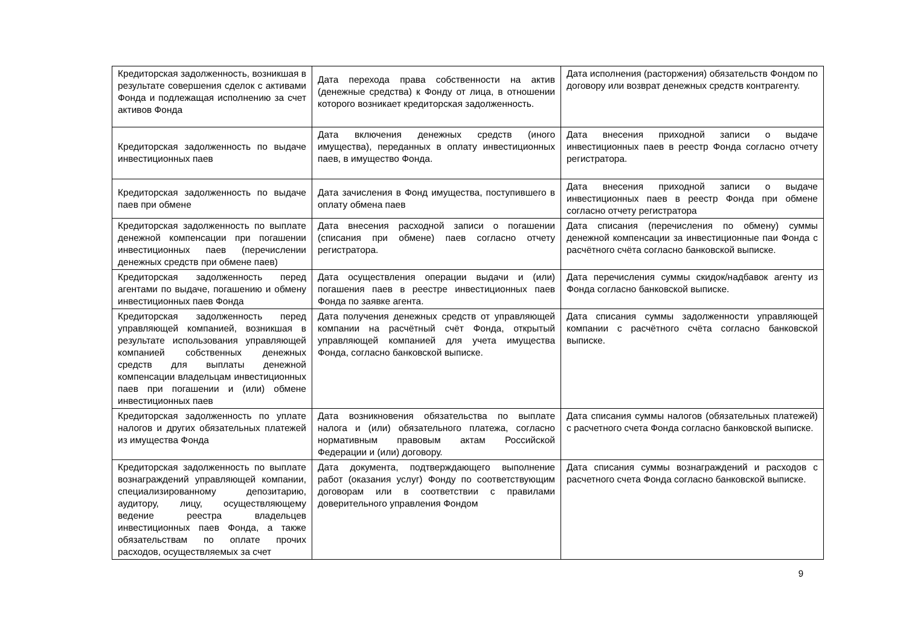| Кредиторская задолженность, возникшая в результате совершения сделок с активами Фонда и подлежащая исполнению за счет активов Фонда | Дата перехода права собственности на актив (денежные средства) к Фонду от лица, в отношении которого возникает кредиторская задолженность. | Дата исполнения (расторжения) обязательств Фондом по договору или возврат денежных средств контрагенту. |
| Кредиторская задолженность по выдаче инвестиционных паев | Дата включения денежных средств (иного имущества), переданных в оплату инвестиционных паев, в имущество Фонда. | Дата внесения приходной записи о выдаче инвестиционных паев в реестр Фонда согласно отчету регистратора. |
| Кредиторская задолженность по выдаче паев при обмене | Дата зачисления в Фонд имущества, поступившего в оплату обмена паев | Дата внесения приходной записи о выдаче инвестиционных паев в реестр Фонда при обмене согласно отчету регистратора |
| Кредиторская задолженность по выплате денежной компенсации при погашении инвестиционных паев (перечислении денежных средств при обмене паев) | Дата внесения расходной записи о погашении (списания при обмене) паев согласно отчету регистратора. | Дата списания (перечисления по обмену) суммы денежной компенсации за инвестиционные паи Фонда с расчётного счёта согласно банковской выписке. |
| Кредиторская задолженность перед агентами по выдаче, погашению и обмену инвестиционных паев Фонда | Дата осуществления операции выдачи и (или) погашения паев в реестре инвестиционных паев Фонда по заявке агента. | Дата перечисления суммы скидок/надбавок агенту из Фонда согласно банковской выписке. |
| Кредиторская задолженность перед управляющей компанией, возникшая в результате использования управляющей компанией собственных денежных средств для выплаты денежной компенсации владельцам инвестиционных паев при погашении и (или) обмене инвестиционных паев | Дата получения денежных средств от управляющей компании на расчётный счёт Фонда, открытый управляющей компанией для учета имущества Фонда, согласно банковской выписке. | Дата списания суммы задолженности управляющей компании с расчётного счёта согласно банковской выписке. |
| Кредиторская задолженность по уплате налогов и других обязательных платежей из имущества Фонда | Дата возникновения обязательства по выплате налога и (или) обязательного платежа, согласно нормативным правовым актам Российской Федерации и (или) договору. | Дата списания суммы налогов (обязательных платежей) с расчетного счета Фонда согласно банковской выписке. |
| Кредиторская задолженность по выплате вознаграждений управляющей компании, специализированному депозитарию, аудитору, лицу, осуществляющему ведение реестра владельцев инвестиционных паев Фонда, а также обязательствам по оплате прочих расходов, осуществляемых за счет | Дата документа, подтверждающего выполнение работ (оказания услуг) Фонду по соответствующим договорам или в соответствии с правилами доверительного управления Фондом | Дата списания суммы вознаграждений и расходов с расчетного счета Фонда согласно банковской выписке. |
9